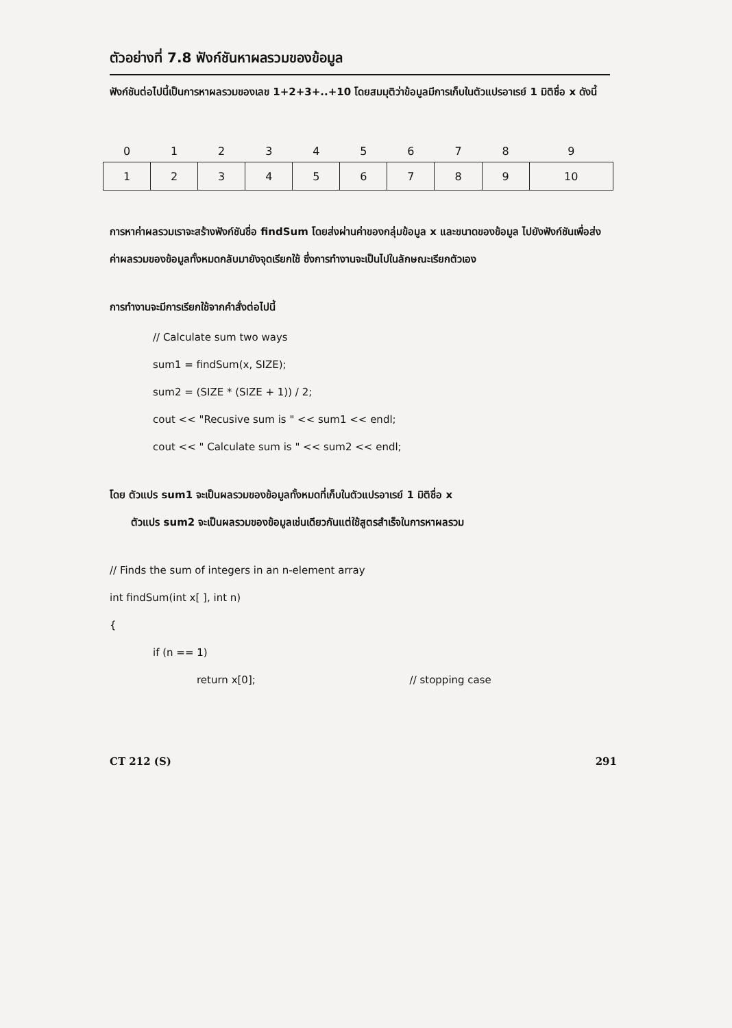ตัวอย่างที่ 7.8 ฟังก์ชันหาผลรวมของข้อมูล
ฟังก์ชันต่อไปนี้เป็นการหาผลรวมของเลข 1+2+3+..+10 โดยสมมุติว่าข้อมูลมีการเก็บในตัวแปรอาเรย์ 1 มิติชื่อ x ดังนี้
| 0 | 1 | 2 | 3 | 4 | 5 | 6 | 7 | 8 | 9 |
| --- | --- | --- | --- | --- | --- | --- | --- | --- | --- |
| 1 | 2 | 3 | 4 | 5 | 6 | 7 | 8 | 9 | 10 |
การหาค่าผลรวมเราจะสร้างฟังก์ชันชื่อ findSum โดยส่งผ่านค่าของกลุ่มข้อมูล x และขนาดของข้อมูล ไปยังฟังก์ชันเพื่อส่งค่าผลรวมของข้อมูลทั้งหมดกลับมายังจุดเรียกใช้ ซึ่งการทำงานจะเป็นไปในลักษณะเรียกตัวเอง
การทำงานจะมีการเรียกใช้จากคำสั่งต่อไปนี้
// Calculate sum two ways
sum1 = findSum(x, SIZE);
sum2 = (SIZE * (SIZE + 1)) / 2;
cout << "Recusive sum is " << sum1 << endl;
cout << " Calculate sum is " << sum2 << endl;
โดย ตัวแปร sum1 จะเป็นผลรวมของข้อมูลทั้งหมดที่เก็บในตัวแปรอาเรย์ 1 มิติชื่อ x
ตัวแปร sum2 จะเป็นผลรวมของข้อมูลเช่นเดียวกันแต่ใช้สูตรสำเร็จในการหาผลรวม
// Finds the sum of integers in an n-element array
int findSum(int x[ ], int n)
{
if (n == 1)
return x[0]; // stopping case
CT 212 (S) 291